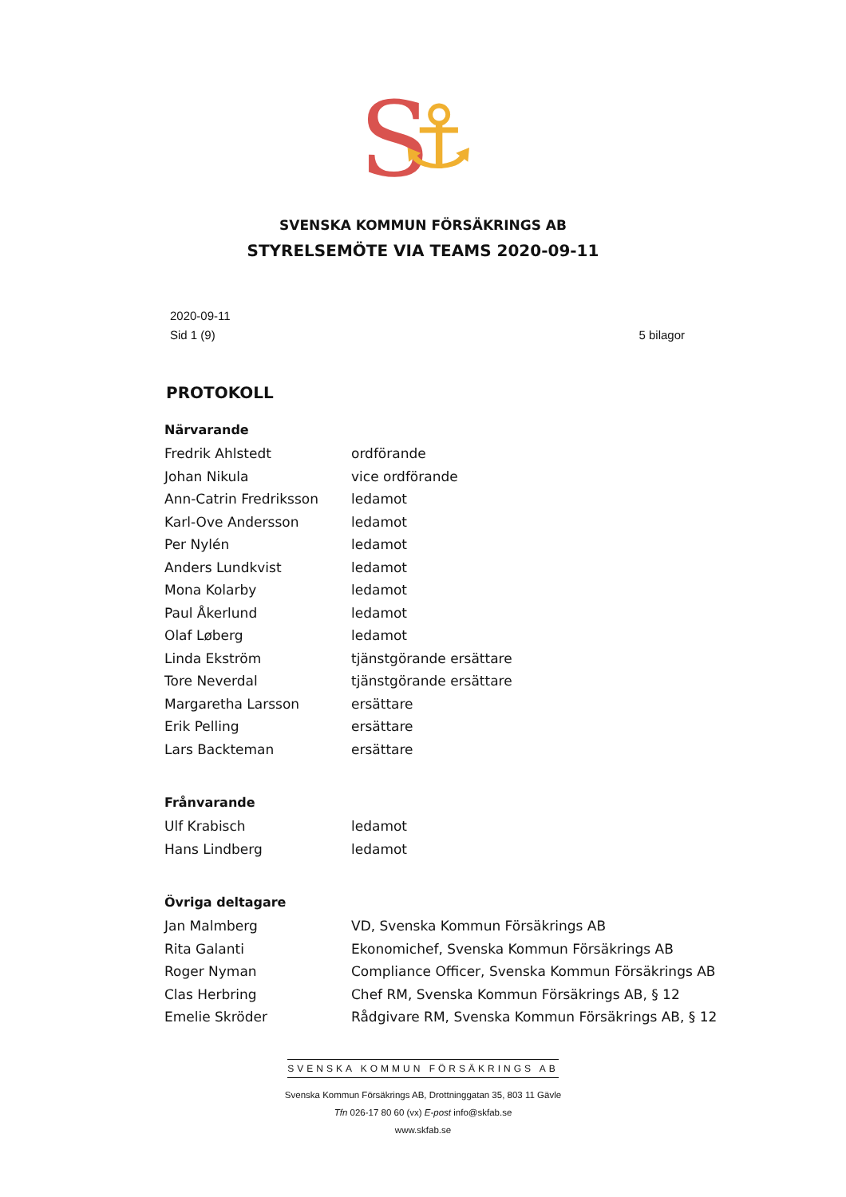S
⚓
SVENSKA KOMMUN FÖRSÄKRINGS AB
STYRELSEMÖTE VIA TEAMS 2020-09-11
2020-09-11
Sid 1 (9)
5 bilagor
PROTOKOLL
| Närvarande | |
| --- | --- |
| Fredrik Ahlstedt | ordförande |
| Johan Nikula | vice ordförande |
| Ann-Catrin Fredriksson | ledamot |
| Karl-Ove Andersson | ledamot |
| Per Nylén | ledamot |
| Anders Lundkvist | ledamot |
| Mona Kolarby | ledamot |
| Paul Åkerlund | ledamot |
| Olaf Løberg | ledamot |
| Linda Ekström | tjänstgörande ersättare |
| Tore Neverdal | tjänstgörande ersättare |
| Margaretha Larsson | ersättare |
| Erik Pelling | ersättare |
| Lars Backteman | ersättare |
| Frånvarande | |
| Ulf Krabisch | ledamot |
| Hans Lindberg | ledamot |
| Övriga deltagare | |
| Jan Malmberg | VD, Svenska Kommun Försäkrings AB |
| Rita Galanti | Ekonomichef, Svenska Kommun Försäkrings AB |
| Roger Nyman | Compliance Officer, Svenska Kommun Försäkrings AB |
| Clas Herbring | Chef RM, Svenska Kommun Försäkrings AB, § 12 |
| Emelie Skröder | Rådgivare RM, Svenska Kommun Försäkrings AB, § 12 |
SVENSKA KOMMUN FÖRSÄKRINGS AB
Svenska Kommun Försäkrings AB, Drottninggatan 35, 803 11 Gävle
Tfn 026-17 80 60 (vx) E-post info@skfab.se
www.skfab.se